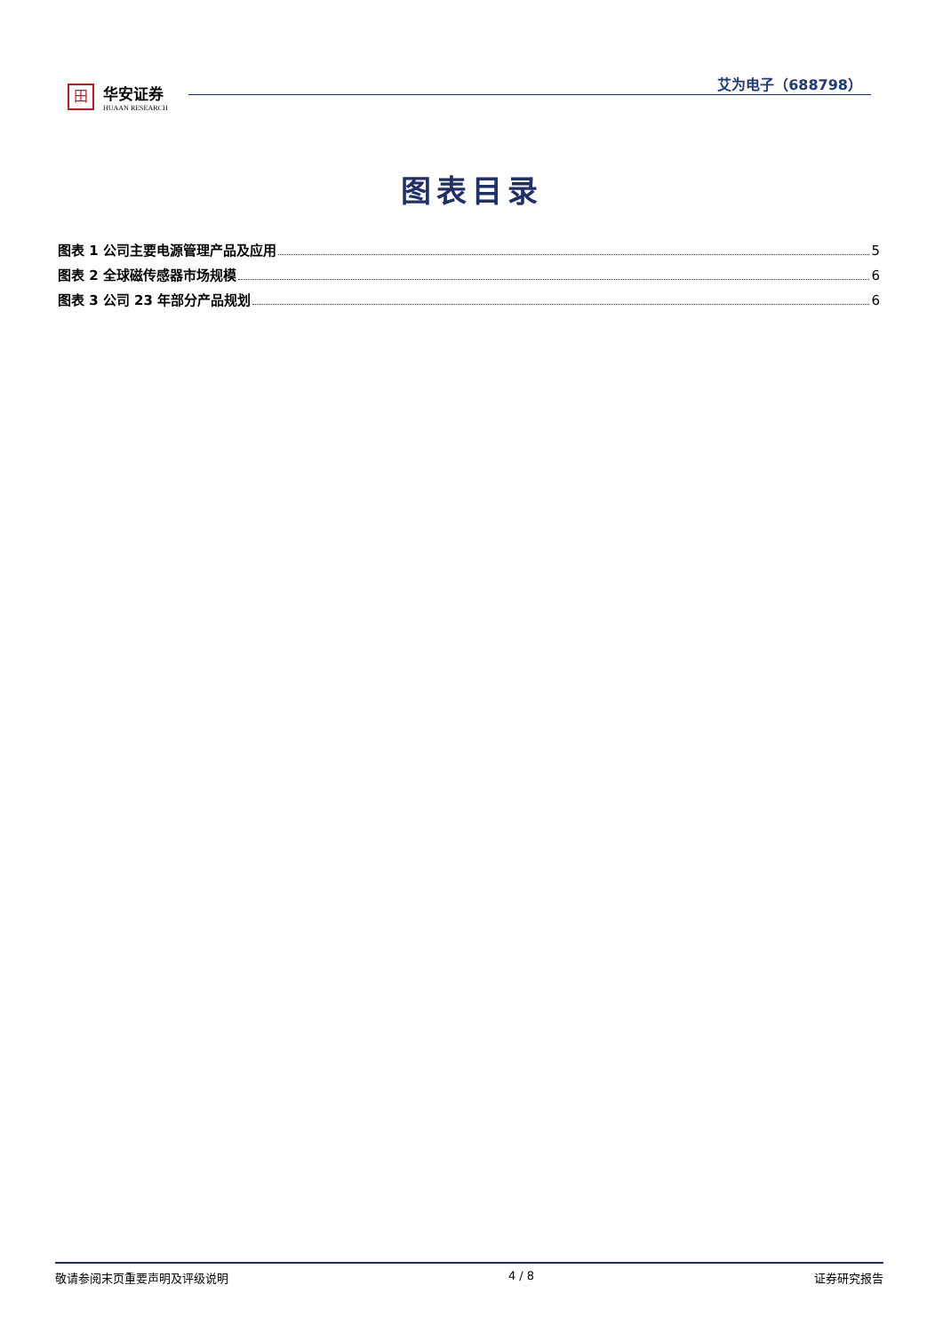田
华安证券
HUAAN RESEARCH
艾为电子（688798）
图表目录
图表 1 公司主要电源管理产品及应用 5
图表 2 全球磁传感器市场规模 6
图表 3 公司 23 年部分产品规划 6
敬请参阅末页重要声明及评级说明 4 / 8 证券研究报告